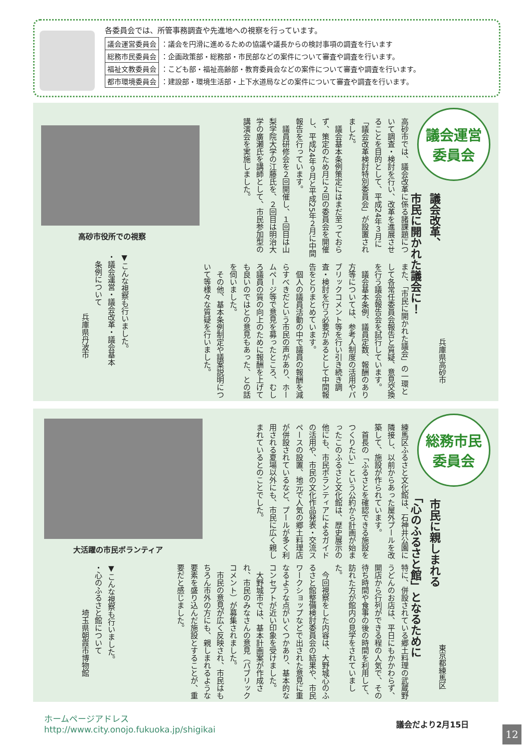各委員会では、所管事務調査や先進地への視察を行っています。
| 議会運営委員会 | ：議会を円滑に進めるための協議や議長からの検討事項の調査を行います |
| 総務市民委員会 | ：企画政策部・総務部・市民部などの案件について審査や調査を行います。 |
| 福祉文教委員会 | ：こども部・福祉高齢部・教育委員会などの案件について審査や調査を行います。 |
| 都市環境委員会 | ：建設部・環境生活部・上下水道局などの案件について審査や調査を行います。 |
議会運営
委員会
議会改革、
市民に開かれた議会に！
兵庫県高砂市
高砂市では、議会改革に係る諸課題について調査・検討を行い、改革を進展させることを目的として、平成24年３月に「議会改革検討特別委員会」が設置されました。
　議会基本条例策定にはまだ至っておらず、策定のため月に２回の委員会を開催し、平成24年９月と平成25年２月に中間報告を行っています。
　議員研修会を２回開催し、１回目は山梨学院大学の江藤氏を、２回目は明治大学の廣瀬氏を講師として、市民参加型の講演会を実施しました。
また、「市民に開かれた議会」の一環として各常任委員会報告と質疑、意見交換を行う議会報告会を試行しています。
　議会基本条例、議員定数、報酬のあり方等については、参考人制度の活用やパブリックコメント等を行い引き続き調査・検討を行う必要があるとして中間報告をとりまとめています。
　個人の議員活動の中で議員の報酬を減らすべきだという市民の声があり、ホームページ等で意見を募ったところ、むしろ議員の質の向上のために報酬を上げても良いのではとの意見もあった、との話を伺いました。
　その他、基本条例制定や議案説明について等様々な質疑を行いました。
高砂市役所での視察
▼こんな視察も行いました。
・議会運営・議会改革・議会基本
　条例について
　　　　　　　　兵庫県丹波市
総務市民
委員会
市民に親しまれる
「心のふるさと館」となるために
東京都練馬区
練馬区ふるさと文化館は、石神井公園に隣接し、以前からあった屋外プールを改築して、施設が作られています。
　首長の「ふるさとを確認できる施設をつくりたい」という公約から計画が始まったこのふるさと文化館は、歴史展示の他にも、市民ボランティアによるガイドの活用や、市民の文化作品発表・交流スペースの設置、地元で人気の郷土料理店が併設されているなど、プールが多く利用される夏場以外にも、市民に広く親しまれているとのことでした。
特に、併設されている郷土料理の武蔵野うどんのお店は、平日にもかかわらず、開店から行列ができる程の人気で、その待ち時間や食事の後の時間を利用して、訪れた方が館内の見学をされていました。
　今回視察をした内容は、大野城心のふるさと館整備検討委員会の結果や、市民ワークショップなどで出された意見に重なるような点がいくつかあり、基本的なコンセプトが近い印象を受けました。
　大野城市では、基本計画案が作成され、市民のみなさんの意見（パブリックコメント）が募集されました。
　市民の意見が広く反映され、市民はもちろん市外の方にも、親しまれるような要素を盛り込んだ施設とすることが、重要だと感じました。
大活躍の市民ボランティア
▼こんな視察も行いました。
・心のふるさと館について
　　　　　　埼玉県朝霞市博物館
ホームページアドレス
http://www.city.onojo.fukuoka.jp/shigikai
議会だより2月15日
12